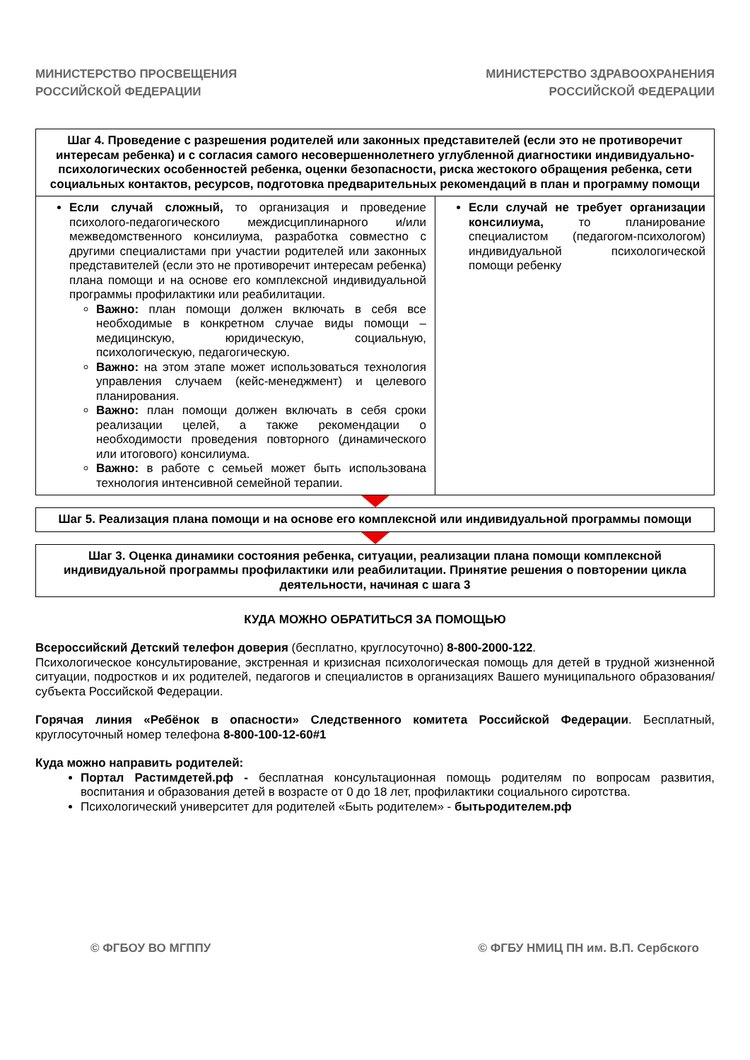МИНИСТЕРСТВО ПРОСВЕЩЕНИЯ
РОССИЙСКОЙ ФЕДЕРАЦИИ
МИНИСТЕРСТВО ЗДРАВООХРАНЕНИЯ
РОССИЙСКОЙ ФЕДЕРАЦИИ
| Шаг 4. Проведение с разрешения родителей или законных представителей (если это не противоречит интересам ребенка) и с согласия самого несовершеннолетнего углубленной диагностики индивидуально-психологических особенностей ребенка, оценки безопасности, риска жестокого обращения ребенка, сети социальных контактов, ресурсов, подготовка предварительных рекомендаций в план и программу помощи | |
| --- | --- |
| Если случай сложный, то организация и проведение психолого-педагогического междисциплинарного и/или межведомственного консилиума, разработка совместно с другими специалистами при участии родителей или законных представителей (если это не противоречит интересам ребенка) плана помощи и на основе его комплексной индивидуальной программы профилактики или реабилитации. Важно: план помощи должен включать в себя все необходимые в конкретном случае виды помощи – медицинскую, юридическую, социальную, психологическую, педагогическую. Важно: на этом этапе может использоваться технология управления случаем (кейс-менеджмент) и целевого планирования. Важно: план помощи должен включать в себя сроки реализации целей, а также рекомендации о необходимости проведения повторного (динамического или итогового) консилиума. Важно: в работе с семьей может быть использована технология интенсивной семейной терапии. | Если случай не требует организации консилиума, то планирование специалистом (педагогом-психологом) индивидуальной психологической помощи ребенку |
Шаг 5. Реализация плана помощи и на основе его комплексной или индивидуальной программы помощи
Шаг 3. Оценка динамики состояния ребенка, ситуации, реализации плана помощи комплексной индивидуальной программы профилактики или реабилитации. Принятие решения о повторении цикла деятельности, начиная с шага 3
КУДА МОЖНО ОБРАТИТЬСЯ ЗА ПОМОЩЬЮ
Всероссийский Детский телефон доверия (бесплатно, круглосуточно) 8-800-2000-122.
Психологическое консультирование, экстренная и кризисная психологическая помощь для детей в трудной жизненной ситуации, подростков и их родителей, педагогов и специалистов в организациях Вашего муниципального образования/субъекта Российской Федерации.
Горячая линия «Ребёнок в опасности» Следственного комитета Российской Федерации. Бесплатный, круглосуточный номер телефона 8-800-100-12-60#1
Куда можно направить родителей:
Портал Растимдетей.рф - бесплатная консультационная помощь родителям по вопросам развития, воспитания и образования детей в возрасте от 0 до 18 лет, профилактики социального сиротства.
Психологический университет для родителей «Быть родителем» - бытьродителем.рф
© ФГБОУ ВО МГППУ © ФГБУ НМИЦ ПН им. В.П. Сербского